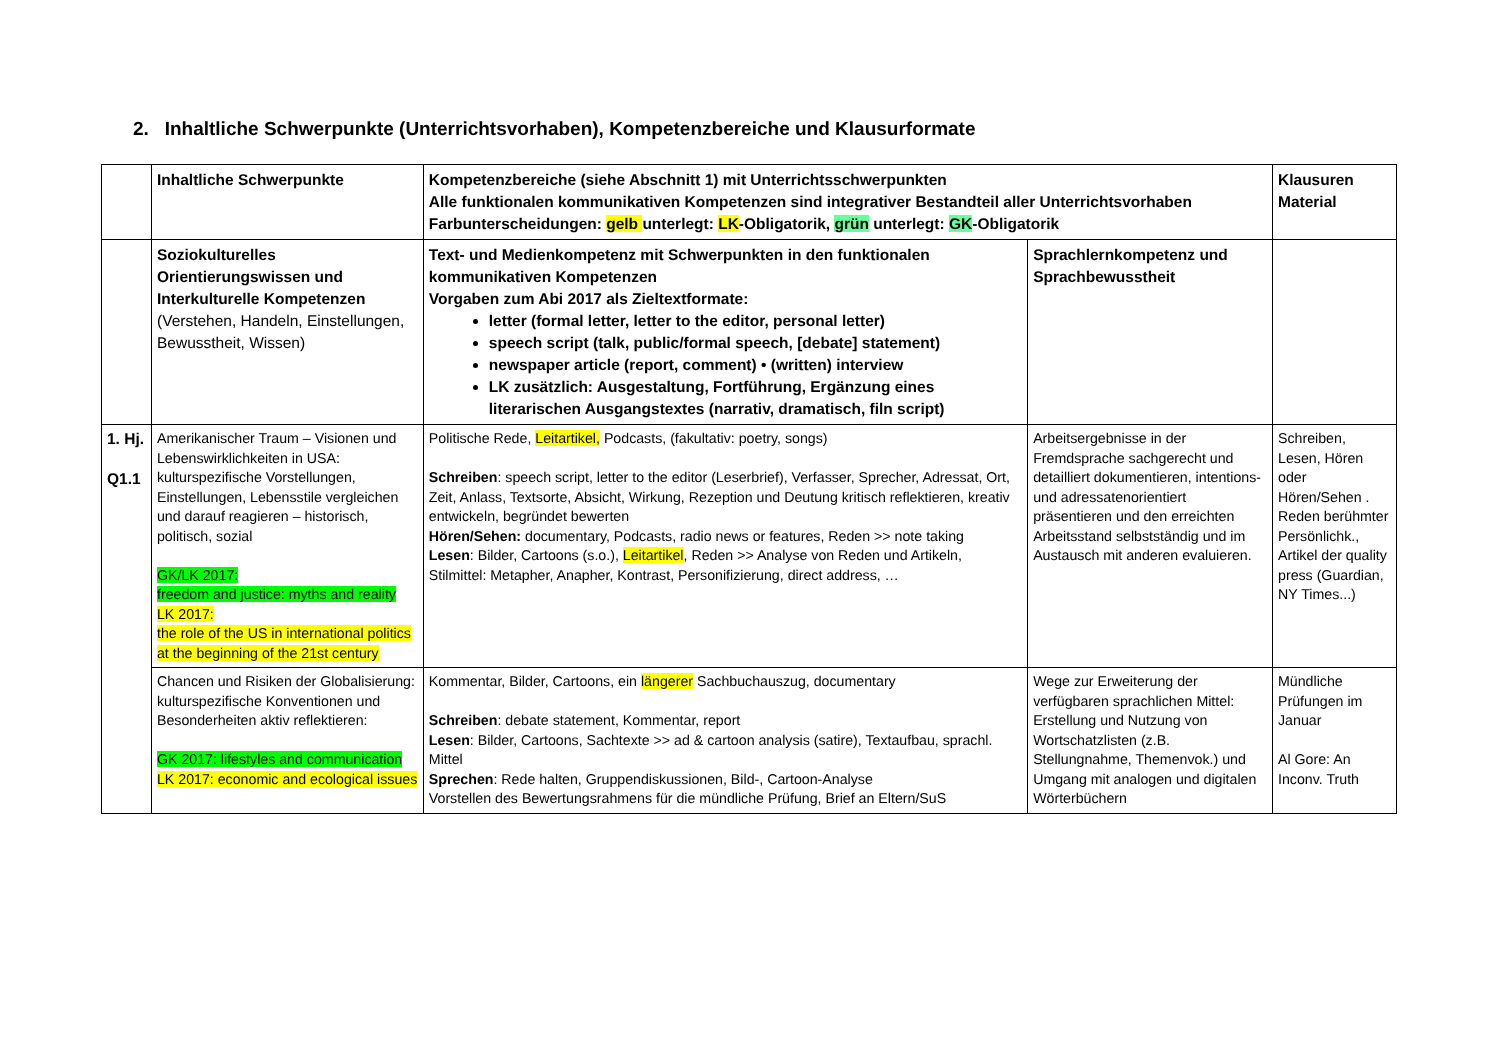2. Inhaltliche Schwerpunkte (Unterrichtsvorhaben), Kompetenzbereiche und Klausurformate
| | Inhaltliche Schwerpunkte | Kompetenzbereiche (siehe Abschnitt 1) mit Unterrichtsschwerpunkten Alle funktionalen kommunikativen Kompetenzen sind integrativer Bestandteil aller Unterrichtsvorhaben Farbunterscheidungen: gelb unterlegt: LK -Obligatorik, grün unterlegt: GK -Obligatorik | | Klausuren Material |
| --- | --- | --- | --- | --- |
| | Soziokulturelles Orientierungswissen und Interkulturelle Kompetenzen (Verstehen, Handeln, Einstellungen, Bewusstheit, Wissen) | Text- und Medienkompetenz mit Schwerpunkten in den funktionalen kommunikativen Kompetenzen Vorgaben zum Abi 2017 als Zieltextformate: letter (formal letter, letter to the editor, personal letter) speech script (talk, public/formal speech, [debate] statement) newspaper article (report, comment) • (written) interview LK zusätzlich: Ausgestaltung, Fortführung, Ergänzung eines literarischen Ausgangstextes (narrativ, dramatisch, filn script) | Sprachlernkompetenz und Sprachbewusstheit | |
| 1. Hj. Q1.1 | Amerikanischer Traum – Visionen und Lebenswirklichkeiten in USA: kulturspezifische Vorstellungen, Einstellungen, Lebensstile vergleichen und darauf reagieren – historisch, politisch, sozial GK/LK 2017: freedom and justice: myths and reality LK 2017: the role of the US in international politics at the beginning of the 21st century | Politische Rede, Leitartikel, Podcasts, (fakultativ: poetry, songs) Schreiben : speech script, letter to the editor (Leserbrief), Verfasser, Sprecher, Adressat, Ort, Zeit, Anlass, Textsorte, Absicht, Wirkung, Rezeption und Deutung kritisch reflektieren, kreativ entwickeln, begründet bewerten Hören/Sehen: documentary, Podcasts, radio news or features, Reden >> note taking Lesen : Bilder, Cartoons (s.o.), Leitartikel , Reden >> Analyse von Reden und Artikeln, Stilmittel: Metapher, Anapher, Kontrast, Personifizierung, direct address, … | Arbeitsergebnisse in der Fremdsprache sachgerecht und detailliert dokumentieren, intentions- und adressatenorientiert präsentieren und den erreichten Arbeitsstand selbstständig und im Austausch mit anderen evaluieren. | Schreiben, Lesen, Hören oder Hören/Sehen . Reden berühmter Persönlichk., Artikel der quality press (Guardian, NY Times...) |
| | Chancen und Risiken der Globalisierung: kulturspezifische Konventionen und Besonderheiten aktiv reflektieren: GK 2017: lifestyles and communication LK 2017: economic and ecological issues | Kommentar, Bilder, Cartoons, ein längerer Sachbuchauszug, documentary Schreiben : debate statement, Kommentar, report Lesen : Bilder, Cartoons, Sachtexte >> ad & cartoon analysis (satire), Textaufbau, sprachl. Mittel Sprechen : Rede halten, Gruppendiskussionen, Bild-, Cartoon-Analyse Vorstellen des Bewertungsrahmens für die mündliche Prüfung, Brief an Eltern/SuS | Wege zur Erweiterung der verfügbaren sprachlichen Mittel: Erstellung und Nutzung von Wortschatzlisten (z.B. Stellungnahme, Themenvok.) und Umgang mit analogen und digitalen Wörterbüchern | Mündliche Prüfungen im Januar Al Gore: An Inconv. Truth |